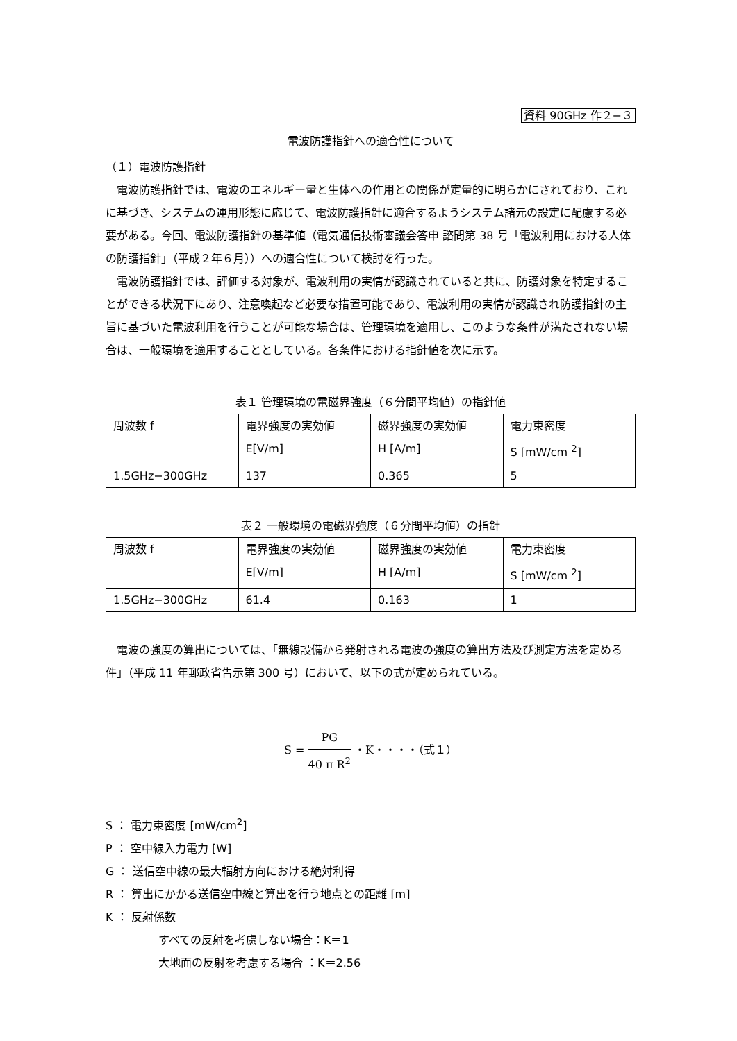資料 90GHz 作２−３
電波防護指針への適合性について
（１）電波防護指針
電波防護指針では、電波のエネルギー量と生体への作用との関係が定量的に明らかにされており、これに基づき、システムの運用形態に応じて、電波防護指針に適合するようシステム諸元の設定に配慮する必要がある。今回、電波防護指針の基準値（電気通信技術審議会答申 諮問第 38 号「電波利用における人体の防護指針」（平成２年６月））への適合性について検討を行った。
電波防護指針では、評価する対象が、電波利用の実情が認識されていると共に、防護対象を特定することができる状況下にあり、注意喚起など必要な措置可能であり、電波利用の実情が認識され防護指針の主旨に基づいた電波利用を行うことが可能な場合は、管理環境を適用し、このような条件が満たされない場合は、一般環境を適用することとしている。各条件における指針値を次に示す。
表１ 管理環境の電磁界強度（６分間平均値）の指針値
| 周波数 f | 電界強度の実効値 E[V/m] | 磁界強度の実効値 H [A/m] | 電力束密度 S [mW/cm <sup>2</sup>] |
| 1.5GHz−300GHz | 137 | 0.365 | 5 |
表２ 一般環境の電磁界強度（６分間平均値）の指針
| 周波数 f | 電界強度の実効値 E[V/m] | 磁界強度の実効値 H [A/m] | 電力束密度 S [mW/cm <sup>2</sup>] |
| 1.5GHz−300GHz | 61.4 | 0.163 | 1 |
電波の強度の算出については、「無線設備から発射される電波の強度の算出方法及び測定方法を定める件」（平成 11 年郵政省告示第 300 号）において、以下の式が定められている。
S = PG 40 π R<sup>2</sup> ・K・・・・（式１）
S ： 電力束密度 [mW/cm<sup>2</sup>]
P ： 空中線入力電力 [W]
G ： 送信空中線の最大輻射方向における絶対利得
R ： 算出にかかる送信空中線と算出を行う地点との距離 [m]
K ： 反射係数
すべての反射を考慮しない場合：K＝1
大地面の反射を考慮する場合 ：K＝2.56